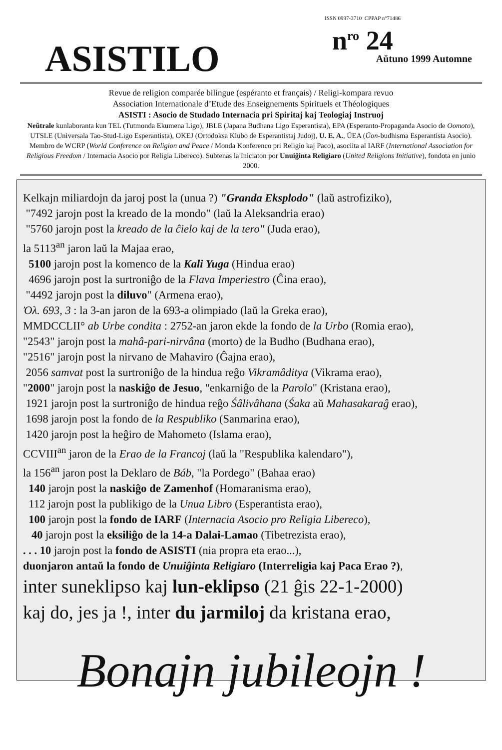ASISTILO
ISSN 0997-3710 CPPAP n°71486
n<sup>ro</sup> 24
Aŭtuno 1999 Automne
Revue de religion comparée bilingue (espéranto et français) / Religi-kompara revuo
Association Internationale d’Etude des Enseignements Spirituels et Théologiques
ASISTI : Asocio de Studado Internacia pri Spiritaj kaj Teologiaj Instruoj
Neŭtrale kunlaboranta kun TEL (Tutmonda Ekumena Ligo), JBLE (Japana Budhana Ligo Esperantista), EPA (Esperanto-Propaganda Asocio de Oomoto), UTSLE (Universala Tao-Stud-Ligo Esperantista), OKEJ (Ortodoksa Klubo de Esperantistaj Judoj), U. E. A., ŬEA (Ŭon-budhisma Esperantista Asocio). Membro de WCRP (World Conference on Religion and Peace / Monda Konferenco pri Religio kaj Paco), asociita al IARF (International Association for Religious Freedom / Internacia Asocio por Religia Libereco). Subtenas la Iniciaton por Unuiĝinta Religiaro (United Religions Initiative), fondota en junio 2000.
Kelkajn miliardojn da jaroj post la (unua ?) "Granda Eksplodo" (laŭ astrofiziko),
"7492 jarojn post la kreado de la mondo" (laŭ la Aleksandria erao)
"5760 jarojn post la kreado de la ĉielo kaj de la tero" (Juda erao),
la 5113<sup>an</sup> jaron laŭ la Majaa erao,
5100 jarojn post la komenco de la Kali Yuga (Hindua erao)
4696 jarojn post la surtroniĝo de la Flava Imperiestro (Ĉina erao),
"4492 jarojn post la diluvo" (Armena erao),
Ὀλ. 693, 3 : la 3-an jaron de la 693-a olimpiado (laŭ la Greka erao),
MMDCCLII° ab Urbe condita : 2752-an jaron ekde la fondo de la Urbo (Romia erao),
"2543" jarojn post la mahâ-pari-nirvâna (morto) de la Budho (Budhana erao),
"2516" jarojn post la nirvano de Mahaviro (Ĝajna erao),
2056 samvat post la surtroniĝo de la hindua reĝo Vikramâditya (Vikrama erao),
"2000" jarojn post la naskiĝo de Jesuo, "enkarniĝo de la Parolo" (Kristana erao),
1921 jarojn post la surtroniĝo de hindua reĝo Śâlivâhana (Śaka aŭ Mahasakaraĝ erao),
1698 jarojn post la fondo de la Respubliko (Sanmarina erao),
1420 jarojn post la heĝiro de Mahometo (Islama erao),
CCVIII<sup>an</sup> jaron de la Erao de la Francoj (laŭ la "Respublika kalendaro"),
la 156<sup>an</sup> jaron post la Deklaro de Báb, "la Pordego" (Bahaa erao)
140 jarojn post la naskiĝo de Zamenhof (Homaranisma erao),
112 jarojn post la publikigo de la Unua Libro (Esperantista erao),
100 jarojn post la fondo de IARF (Internacia Asocio pro Religia Libereco),
40 jarojn post la eksiliĝo de la 14-a Dalai-Lamao (Tibetrezista erao),
. . . 10 jarojn post la fondo de ASISTI (nia propra eta erao...),
duonjaron antaŭ la fondo de Unuiĝinta Religiaro (Interreligia kaj Paca Erao ?),
inter suneklipso kaj lun-eklipso (21 ĝis 22-1-2000)
kaj do, jes ja !, inter du jarmiloj da kristana erao,
Bonajn jubileojn !